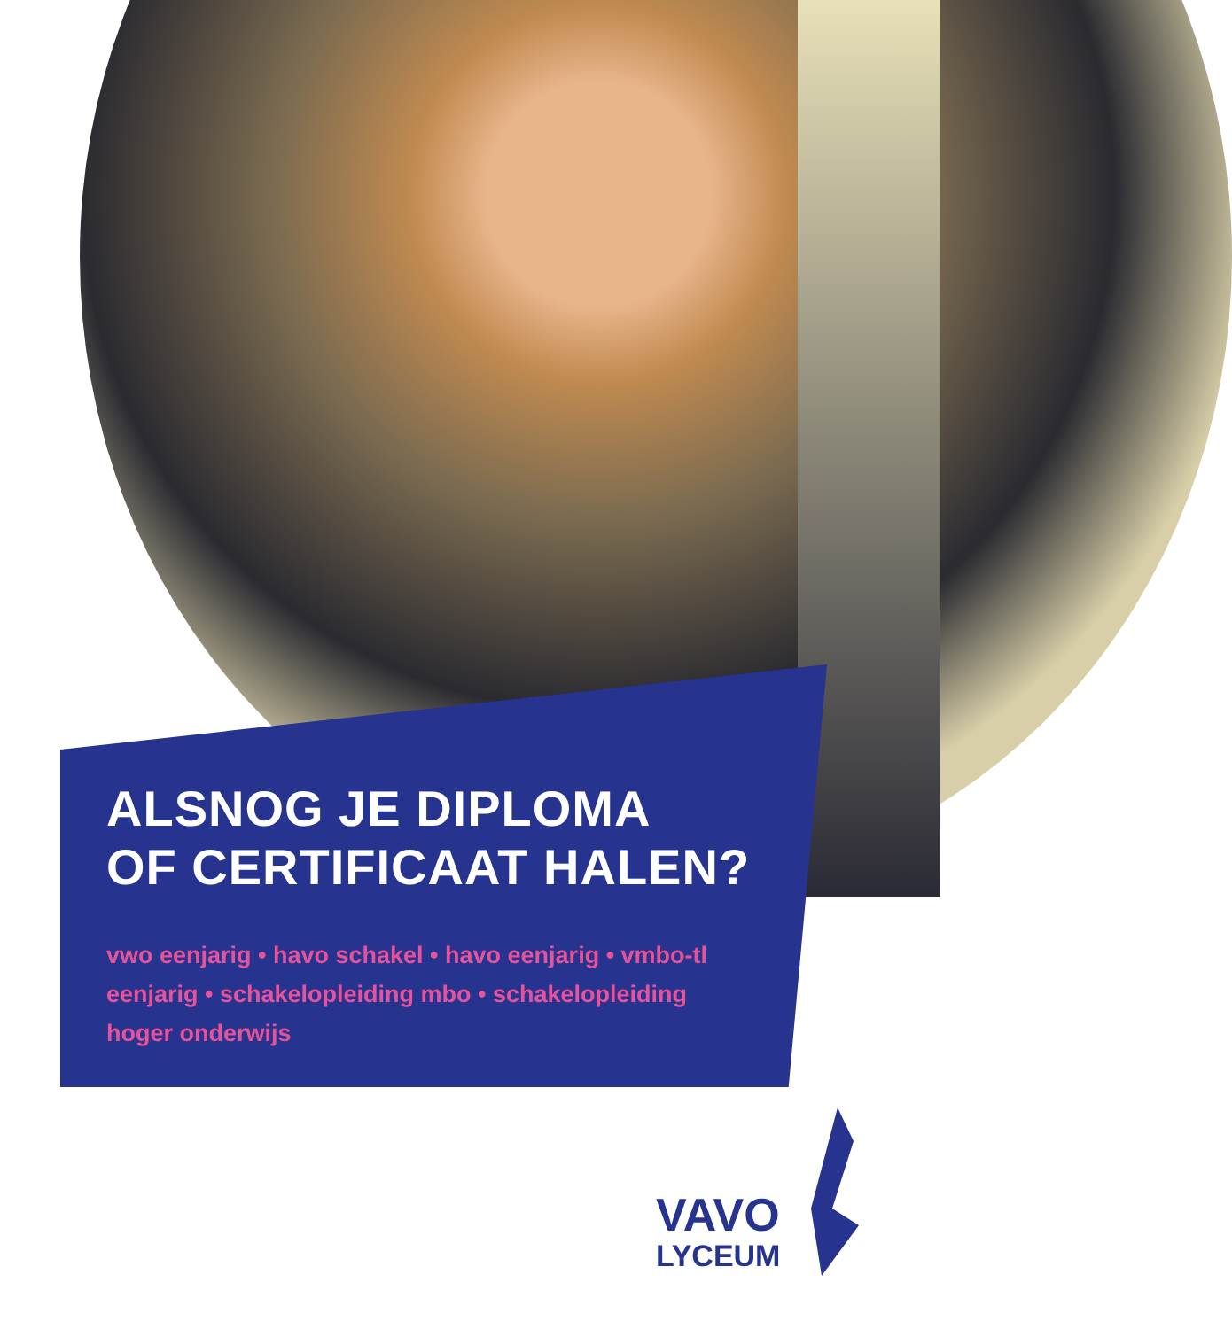ALSNOG JE DIPLOMA
OF CERTIFICAAT HALEN?
vwo eenjarig • havo schakel • havo eenjarig • vmbo-tl eenjarig • schakelopleiding mbo • schakelopleiding hoger onderwijs
VAVO
LYCEUM